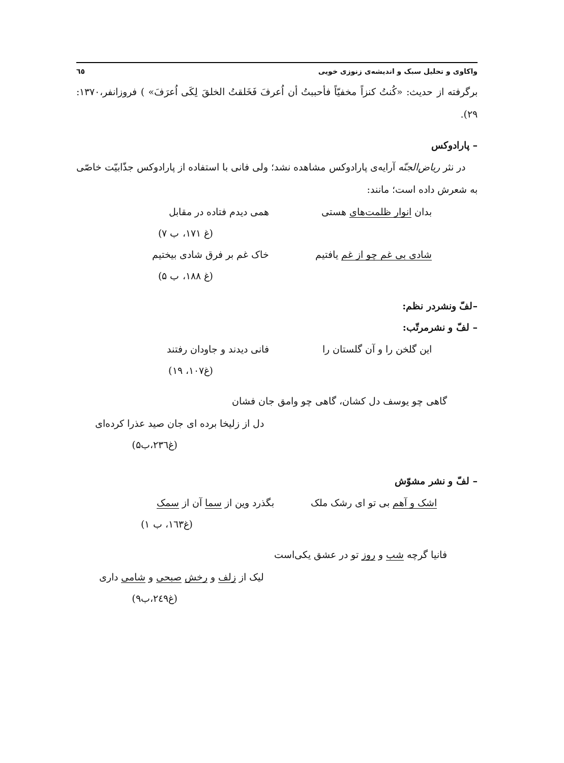واکاوی و تحلیل سبک و اندیشه‌ی زنوزی خویی ٦٥
برگرفته از حدیث: «کُنتُ کنزاً مخفیّاً فأحببتُ أن اُعرفَ فَخَلقتُ الخلقَ لِکَی اُعرَفَ» ) فروزانفر،۱۳۷۰: ۲۹).
– پارادوکس
در نثر ریاض‌الجنّه آرایه‌ی پارادوکس مشاهده نشد؛ ولی فانی با استفاده از پارادوکس جذّابیّت خاصّی به شعرش داده است؛ مانند:
بدان انوار ظلمت‌های هستی همی دیدم فتاده در مقابل
(غ ۱۷۱، ب ۷)
شادی بی غم چو از غم یافتیم خاک غم بر فرق شادی بیختیم
(غ ۱۸۸، ب ۵)
–لفّ ونشردر نظم:
– لفّ و نشرمرتّب:
این گلخن را و آن گلستان را فانی دیدند و جاودان رفتند
(غ۱۰۷، ۱۹)
گاهی چو یوسف دل کشان، گاهی چو وامق جان فشان
دل از زلیخا برده ای جان صید عذرا کرده‌ای
(غ۲۳٦،ب۵)
– لفّ و نشر مشوّش
اشک و آهم بی تو ای رشک ملک بگذرد وین از سما آن از سمک
(غ۱٦۳، ب ۱)
فانیا گرچه شب و روز تو در عشق یکی‌است
لیک از زلف و رخش صبحی و شامی داری
(غ۲٤۹،ب۹)